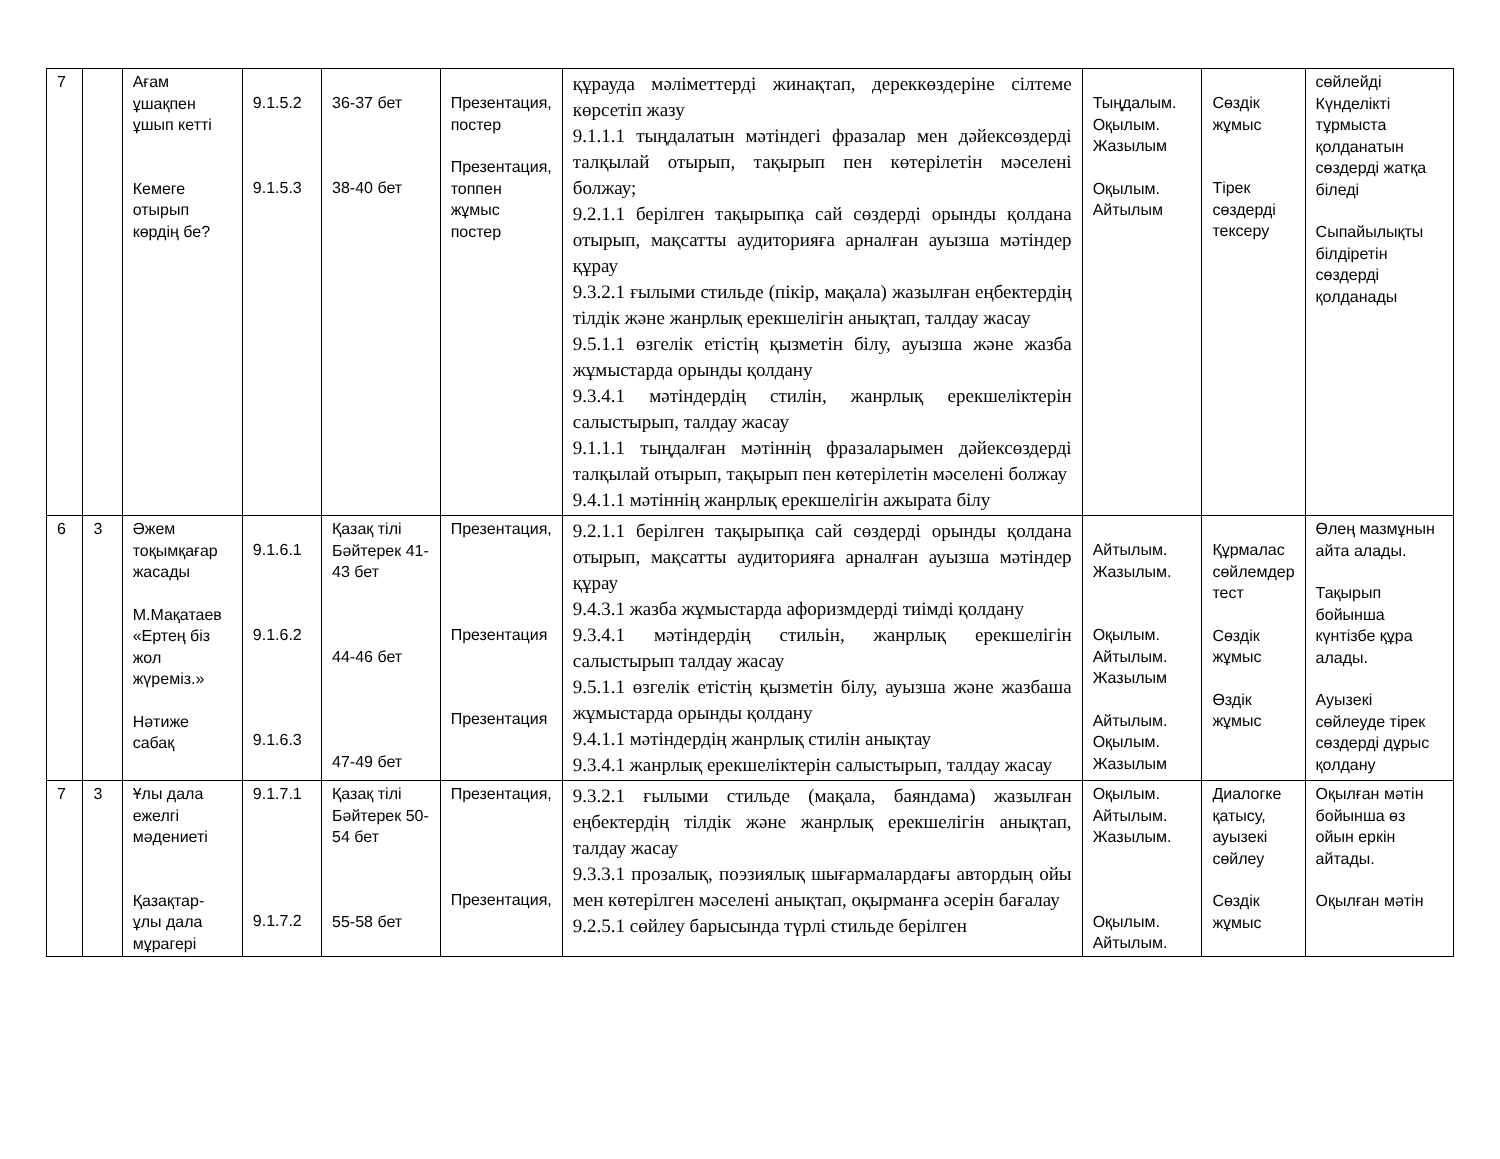| 7 | | Ағам ұшақпен ұшып кетті Кемеге отырып көрдің бе? | 9.1.5.2 9.1.5.3 | 36-37 бет 38-40 бет | Презентация, постер Презентация, топпен жұмыс постер | құрауда мәліметтерді жинақтап, дереккөздеріне сілтеме көрсетіп жазу 9.1.1.1 тыңдалатын мәтіндегі фразалар мен дәйексөздерді талқылай отырып, тақырып пен көтерілетін мәселені болжау; 9.2.1.1 берілген тақырыпқа сай сөздерді орынды қолдана отырып, мақсатты аудиторияға арналған ауызша мәтіндер құрау 9.3.2.1 ғылыми стильде (пікір, мақала) жазылған еңбектердің тілдік және жанрлық ерекшелігін анықтап, талдау жасау 9.5.1.1 өзгелік етістің қызметін білу, ауызша және жазба жұмыстарда орынды қолдану 9.3.4.1 мәтіндердің стилін, жанрлық ерекшеліктерін салыстырып, талдау жасау 9.1.1.1 тыңдалған мәтіннің фразаларымен дәйексөздерді талқылай отырып, тақырып пен көтерілетін мәселені болжау 9.4.1.1 мәтіннің жанрлық ерекшелігін ажырата білу | Тыңдалым. Оқылым. Жазылым Оқылым. Айтылым | Сөздік жұмыс Тірек сөздерді тексеру | сөйлейді Күнделікті тұрмыста қолданатын сөздерді жатқа біледі Сыпайылықты білдіретін сөздерді қолданады |
| 6 | 3 | Әжем тоқымқағар жасады М.Мақатаев «Ертең біз жол жүреміз.» Нәтиже сабақ | 9.1.6.1 9.1.6.2 9.1.6.3 | Қазақ тілі Бәйтерек 41-43 бет 44-46 бет 47-49 бет | Презентация, Презентация Презентация | 9.2.1.1 берілген тақырыпқа сай сөздерді орынды қолдана отырып, мақсатты аудиторияға арналған ауызша мәтіндер құрау 9.4.3.1 жазба жұмыстарда афоризмдерді тиімді қолдану 9.3.4.1 мәтіндердің стильін, жанрлық ерекшелігін салыстырып талдау жасау 9.5.1.1 өзгелік етістің қызметін білу, ауызша және жазбаша жұмыстарда орынды қолдану 9.4.1.1 мәтіндердің жанрлық стилін анықтау 9.3.4.1 жанрлық ерекшеліктерін салыстырып, талдау жасау | Айтылым. Жазылым. Оқылым. Айтылым. Жазылым Айтылым. Оқылым. Жазылым | Құрмалас сөйлемдер тест Сөздік жұмыс Өздік жұмыс | Өлең мазмұнын айта алады. Тақырып бойынша күнтізбе құра алады. Ауызекі сөйлеуде тірек сөздерді дұрыс қолдану |
| 7 | 3 | Ұлы дала ежелгі мәдениеті Қазақтар-ұлы дала мұрагері | 9.1.7.1 9.1.7.2 | Қазақ тілі Бәйтерек 50-54 бет 55-58 бет | Презентация, Презентация, | 9.3.2.1 ғылыми стильде (мақала, баяндама) жазылған еңбектердің тілдік және жанрлық ерекшелігін анықтап, талдау жасау 9.3.3.1 прозалық, поэзиялық шығармалардағы автордың ойы мен көтерілген мәселені анықтап, оқырманға әсерін бағалау 9.2.5.1 сөйлеу барысында түрлі стильде берілген | Оқылым. Айтылым. Жазылым. Оқылым. Айтылым. | Диалогке қатысу, ауызекі сөйлеу Сөздік жұмыс | Оқылған мәтін бойынша өз ойын еркін айтады. Оқылған мәтін |